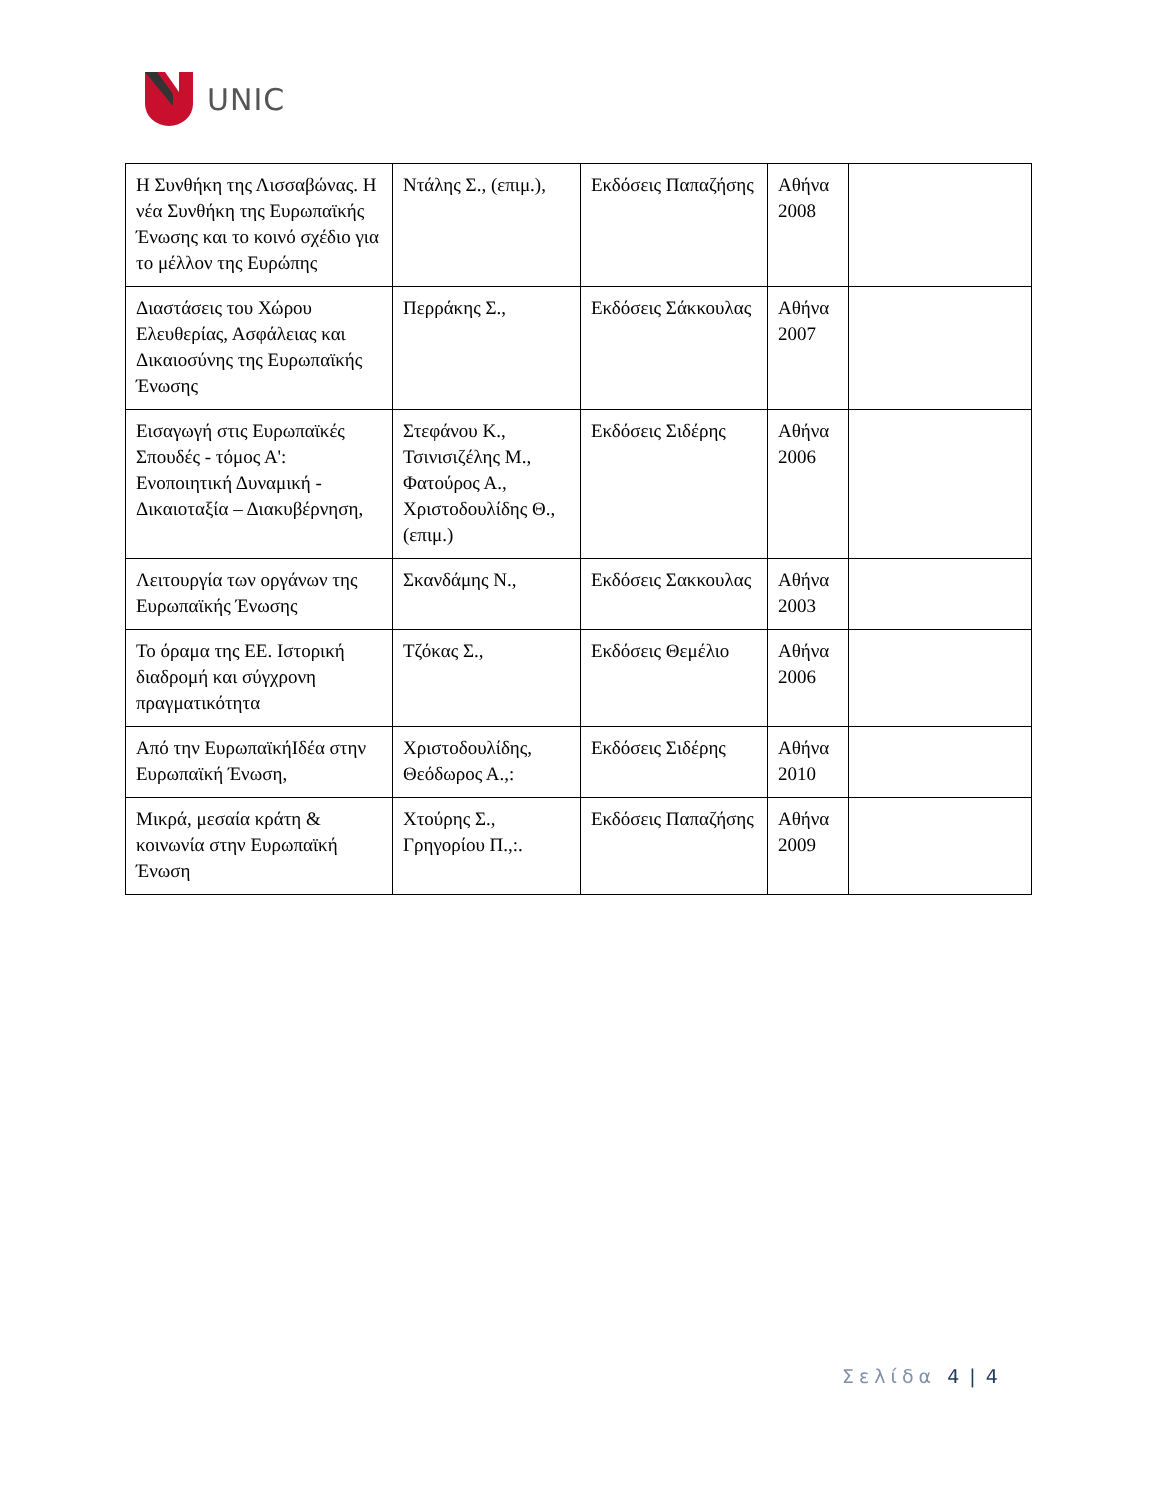UNIC
| Η Συνθήκη της Λισσαβώνας. Η νέα Συνθήκη της Ευρωπαϊκής Ένωσης και το κοινό σχέδιο για το μέλλον της Ευρώπης | Ντάλης Σ., (επιμ.), | Εκδόσεις Παπαζήσης | Αθήνα 2008 | |
| Διαστάσεις του Χώρου Ελευθερίας, Ασφάλειας και Δικαιοσύνης της Ευρωπαϊκής Ένωσης | Περράκης Σ., | Εκδόσεις Σάκκουλας | Αθήνα 2007 | |
| Εισαγωγή στις Ευρωπαϊκές Σπουδές - τόμος Α': Ενοποιητική Δυναμική - Δικαιοταξία – Διακυβέρνηση, | Στεφάνου Κ., Τσινισιζέλης Μ., Φατούρος Α., Χριστοδουλίδης Θ., (επιμ.) | Εκδόσεις Σιδέρης | Αθήνα 2006 | |
| Λειτουργία των οργάνων της Ευρωπαϊκής Ένωσης | Σκανδάμης Ν., | Εκδόσεις Σακκουλας | Αθήνα 2003 | |
| Το όραμα της ΕΕ. Ιστορική διαδρομή και σύγχρονη πραγματικότητα | Τζόκας Σ., | Εκδόσεις Θεμέλιο | Αθήνα 2006 | |
| Από την ΕυρωπαϊκήΙδέα στην Ευρωπαϊκή Ένωση, | Χριστοδουλίδης, Θεόδωρος Α.,: | Εκδόσεις Σιδέρης | Αθήνα 2010 | |
| Μικρά, μεσαία κράτη & κοινωνία στην Ευρωπαϊκή Ένωση | Χτούρης Σ., Γρηγορίου Π.,:. | Εκδόσεις Παπαζήσης | Αθήνα 2009 | |
Σελίδα 4 | 4